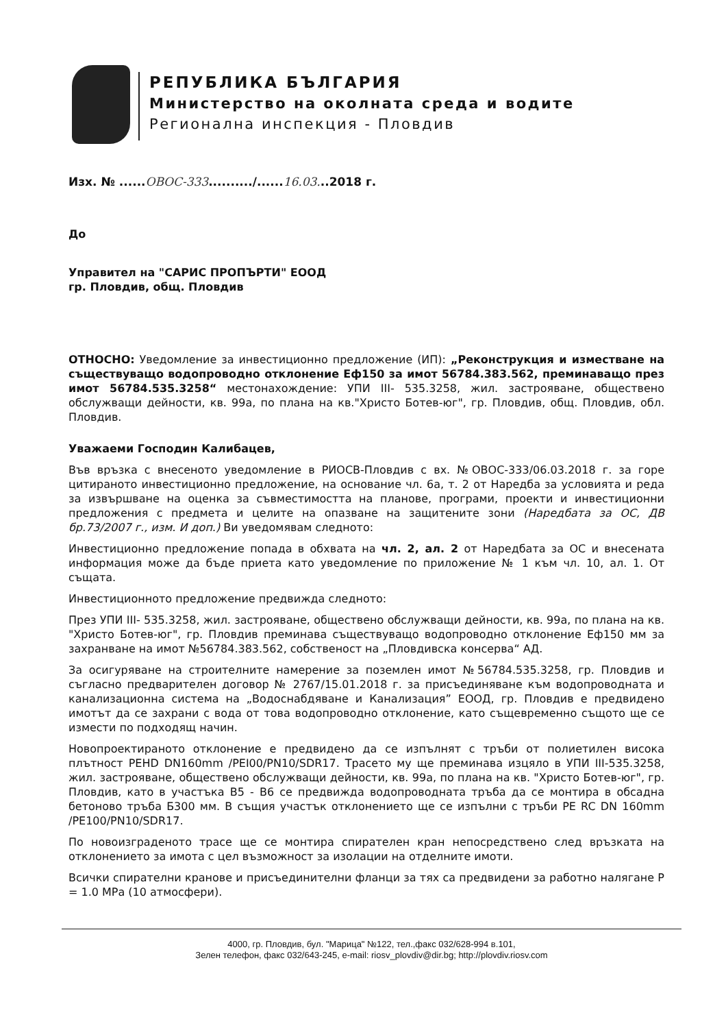РЕПУБЛИКА БЪЛГАРИЯ
Министерство на околната среда и водите
Регионална инспекция - Пловдив
Изх. № ......ОВОС-333........../......16.03...2018 г.
До
Управител на "САРИС ПРОПЪРТИ" ЕООД
гр. Пловдив, общ. Пловдив
ОТНОСНО: Уведомление за инвестиционно предложение (ИП): „Реконструкция и изместване на съществуващо водопроводно отклонение Еф150 за имот 56784.383.562, преминаващо през имот 56784.535.3258“ местонахождение: УПИ III- 535.3258, жил. застрояване, обществено обслужващи дейности, кв. 99а, по плана на кв."Христо Ботев-юг", гр. Пловдив, общ. Пловдив, обл. Пловдив.
Уважаеми Господин Калибацев,
Във връзка с внесеното уведомление в РИОСВ-Пловдив с вх. №ОВОС-333/06.03.2018 г. за горе цитираното инвестиционно предложение, на основание чл. 6а, т. 2 от Наредба за условията и реда за извършване на оценка за съвместимостта на планове, програми, проекти и инвестиционни предложения с предмета и целите на опазване на защитените зони (Наредбата за ОС, ДВ бр.73/2007 г., изм. И доп.) Ви уведомявам следното:
Инвестиционно предложение попада в обхвата на чл. 2, ал. 2 от Наредбата за ОС и внесената информация може да бъде приета като уведомление по приложение № 1 към чл. 10, ал. 1. От същата.
Инвестиционното предложение предвижда следното:
През УПИ III- 535.3258, жил. застрояване, обществено обслужващи дейности, кв. 99а, по плана на кв. "Христо Ботев-юг", гр. Пловдив преминава съществуващо водопроводно отклонение Еф150 мм за захранване на имот №56784.383.562, собственост на „Пловдивска консерва“ АД.
За осигуряване на строителните намерение за поземлен имот №56784.535.3258, гр. Пловдив и съгласно предварителен договор № 2767/15.01.2018 г. за присъединяване към водопроводната и канализационна система на „Водоснабдяване и Канализация” ЕООД, гр. Пловдив е предвидено имотът да се захрани с вода от това водопроводно отклонение, като същевременно същото ще се измести по подходящ начин.
Новопроектираното отклонение е предвидено да се изпълнят с тръби от полиетилен висока плътност PEHD DN160mm /PEI00/PN10/SDR17. Трасето му ще преминава изцяло в УПИ III-535.3258, жил. застрояване, обществено обслужващи дейности, кв. 99а, по плана на кв. "Христо Ботев-юг", гр. Пловдив, като в участъка В5 - В6 се предвижда водопроводната тръба да се монтира в обсадна бетоново тръба Б300 мм. В същия участък отклонението ще се изпълни с тръби PE RC DN 160mm /PE100/PN10/SDR17.
По новоизграденото трасе ще се монтира спирателен кран непосредствено след връзката на отклонението за имота с цел възможност за изолации на отделните имоти.
Всички спирателни кранове и присъединителни фланци за тях са предвидени за работно налягане Р = 1.0 МРа (10 атмосфери).
4000, гр. Пловдив, бул. "Марица" №122, тел.,факс 032/628-994 в.101,
Зелен телефон, факс 032/643-245, e-mail: riosv_plovdiv@dir.bg; http://plovdiv.riosv.com